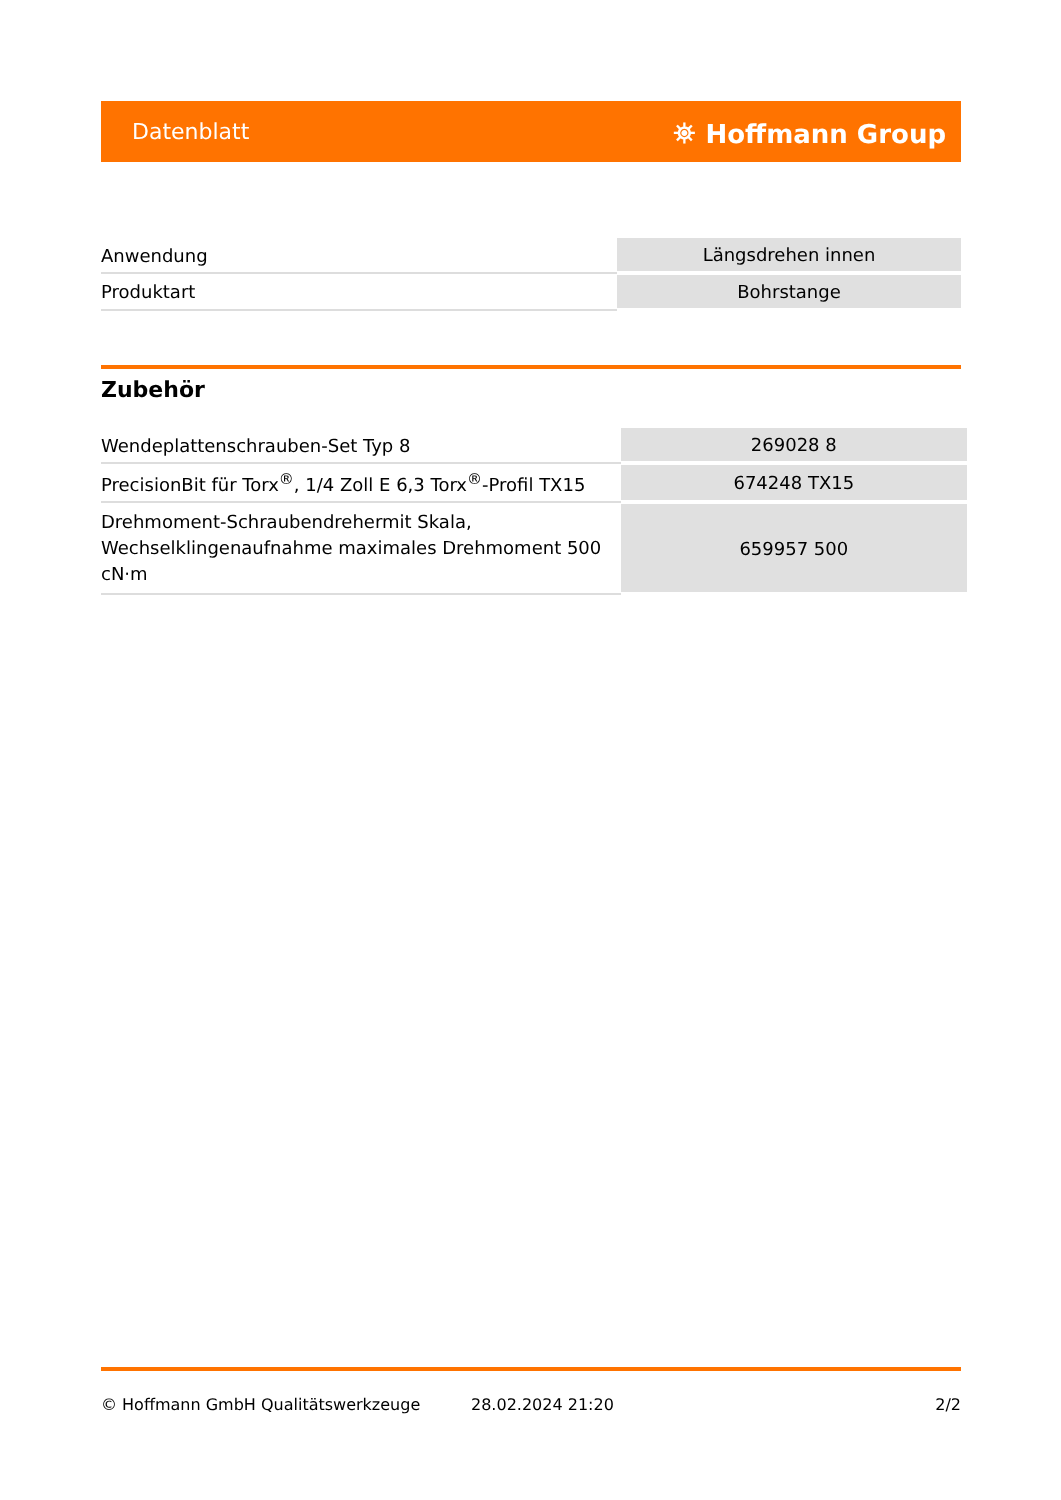Datenblatt ⛯ Hoffmann Group
| Anwendung | Längsdrehen innen |
| Produktart | Bohrstange |
Zubehör
| Wendeplattenschrauben-Set Typ 8 | 269028 8 |
| PrecisionBit für Torx<sup>®</sup>, 1/4 Zoll E 6,3 Torx<sup>®</sup>-Profil TX15 | 674248 TX15 |
| Drehmoment-Schraubendrehermit Skala, Wechselklingenaufnahme maximales Drehmoment 500 cN·m | 659957 500 |
© Hoffmann GmbH Qualitätswerkzeuge 28.02.2024 21:20 2/2